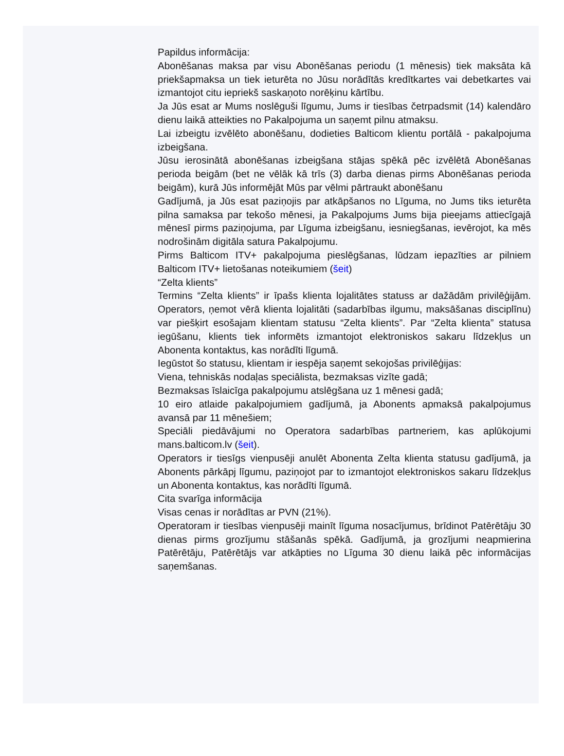Papildus informācija:
Abonēšanas maksa par visu Abonēšanas periodu (1 mēnesis) tiek maksāta kā priekšapmaksa un tiek ieturēta no Jūsu norādītās kredītkartes vai debetkartes vai izmantojot citu iepriekš saskaņoto norēķinu kārtību.
Ja Jūs esat ar Mums noslēguši līgumu, Jums ir tiesības četrpadsmit (14) kalendāro dienu laikā atteikties no Pakalpojuma un saņemt pilnu atmaksu.
Lai izbeigtu izvēlēto abonēšanu, dodieties Balticom klientu portālā - pakalpojuma izbeigšana.
Jūsu ierosinātā abonēšanas izbeigšana stājas spēkā pēc izvēlētā Abonēšanas perioda beigām (bet ne vēlāk kā trīs (3) darba dienas pirms Abonēšanas perioda beigām), kurā Jūs informējāt Mūs par vēlmi pārtraukt abonēšanu
Gadījumā, ja Jūs esat paziņojis par atkāpšanos no Līguma, no Jums tiks ieturēta pilna samaksa par tekošo mēnesi, ja Pakalpojums Jums bija pieejams attiecīgajā mēnesī pirms paziņojuma, par Līguma izbeigšanu, iesniegšanas, ievērojot, ka mēs nodrošinām digitāla satura Pakalpojumu.
Pirms Balticom ITV+ pakalpojuma pieslēgšanas, lūdzam iepazīties ar pilniem Balticom ITV+ lietošanas noteikumiem (šeit)
“Zelta klients”
Termins “Zelta klients” ir īpašs klienta lojalitātes statuss ar dažādām privilēģijām. Operators, ņemot vērā klienta lojalitāti (sadarbības ilgumu, maksāšanas disciplīnu) var piešķirt esošajam klientam statusu “Zelta klients”. Par “Zelta klienta” statusa iegūšanu, klients tiek informēts izmantojot elektroniskos sakaru līdzekļus un Abonenta kontaktus, kas norādīti līgumā.
Iegūstot šo statusu, klientam ir iespēja saņemt sekojošas privilēģijas:
Viena, tehniskās nodaļas speciālista, bezmaksas vizīte gadā;
Bezmaksas īslaicīga pakalpojumu atslēgšana uz 1 mēnesi gadā;
10 eiro atlaide pakalpojumiem gadījumā, ja Abonents apmaksā pakalpojumus avansā par 11 mēnešiem;
Speciāli piedāvājumi no Operatora sadarbības partneriem, kas aplūkojumi mans.balticom.lv (šeit).
Operators ir tiesīgs vienpusēji anulēt Abonenta Zelta klienta statusu gadījumā, ja Abonents pārkāpj līgumu, paziņojot par to izmantojot elektroniskos sakaru līdzekļus un Abonenta kontaktus, kas norādīti līgumā.
Cita svarīga informācija
Visas cenas ir norādītas ar PVN (21%).
Operatoram ir tiesības vienpusēji mainīt līguma nosacījumus, brīdinot Patērētāju 30 dienas pirms grozījumu stāšanās spēkā. Gadījumā, ja grozījumi neapmierina Patērētāju, Patērētājs var atkāpties no Līguma 30 dienu laikā pēc informācijas saņemšanas.